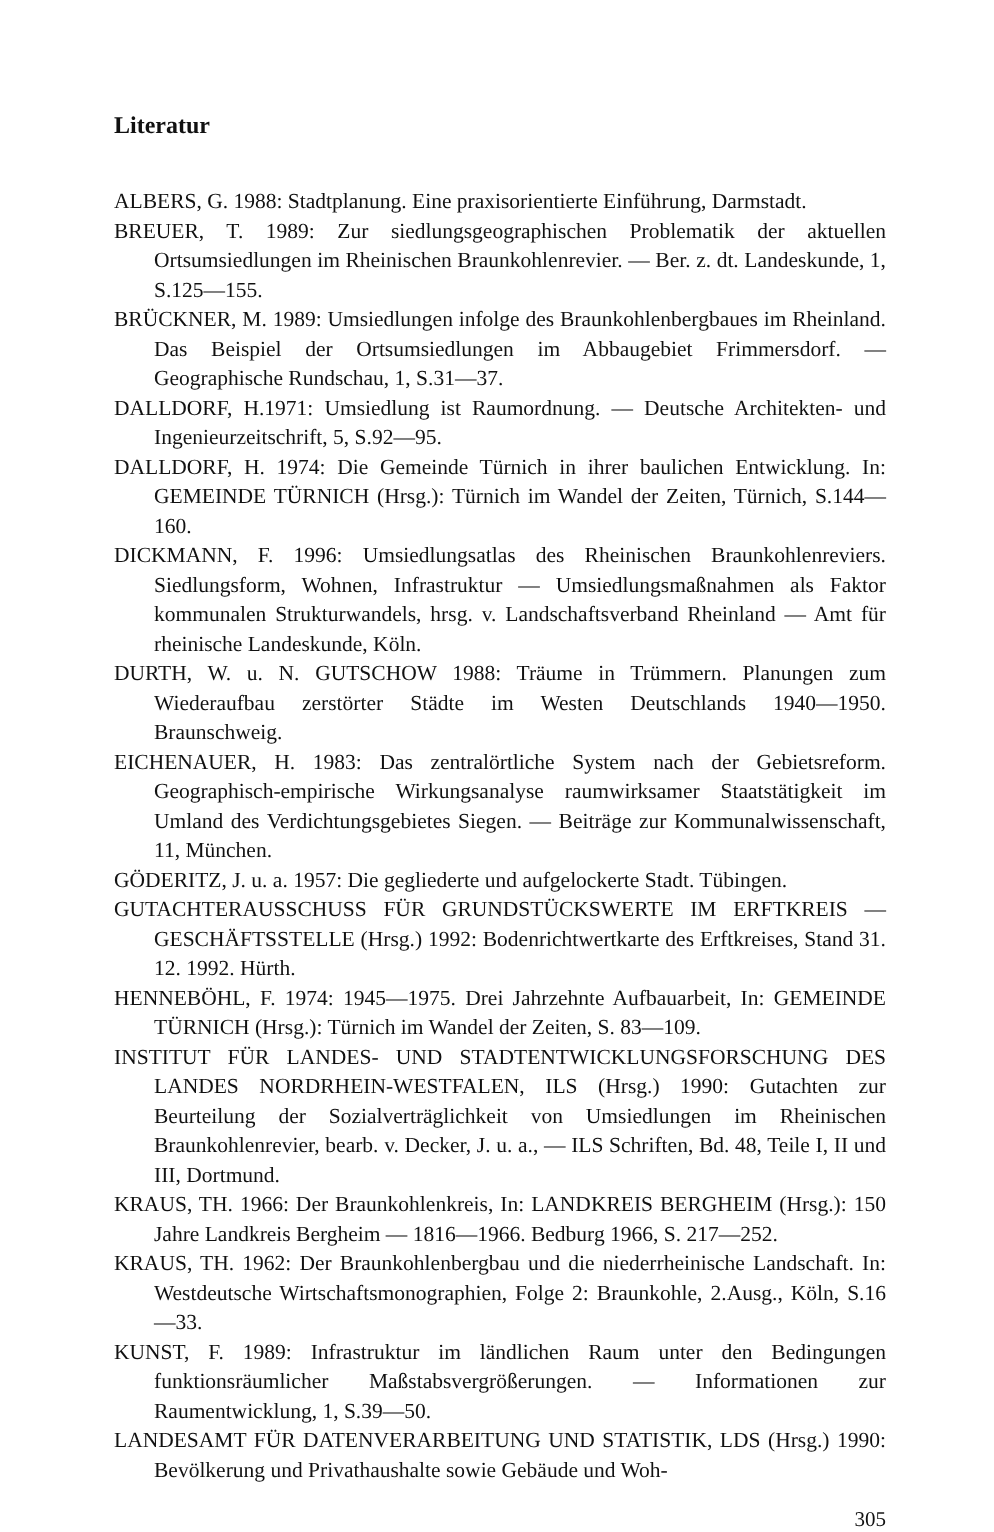Literatur
ALBERS, G. 1988: Stadtplanung. Eine praxisorientierte Einführung, Darmstadt.
BREUER, T. 1989: Zur siedlungsgeographischen Problematik der aktuellen Ortsumsiedlungen im Rheinischen Braunkohlenrevier. — Ber. z. dt. Landeskunde, 1, S.125—155.
BRÜCKNER, M. 1989: Umsiedlungen infolge des Braunkohlenbergbaues im Rheinland. Das Beispiel der Ortsumsiedlungen im Abbaugebiet Frimmersdorf. — Geographische Rundschau, 1, S.31—37.
DALLDORF, H.1971: Umsiedlung ist Raumordnung. — Deutsche Architekten- und Ingenieurzeitschrift, 5, S.92—95.
DALLDORF, H. 1974: Die Gemeinde Türnich in ihrer baulichen Entwicklung. In: GEMEINDE TÜRNICH (Hrsg.): Türnich im Wandel der Zeiten, Türnich, S.144—160.
DICKMANN, F. 1996: Umsiedlungsatlas des Rheinischen Braunkohlenreviers. Siedlungsform, Wohnen, Infrastruktur — Umsiedlungsmaßnahmen als Faktor kommunalen Strukturwandels, hrsg. v. Landschaftsverband Rheinland — Amt für rheinische Landeskunde, Köln.
DURTH, W. u. N. GUTSCHOW 1988: Träume in Trümmern. Planungen zum Wiederaufbau zerstörter Städte im Westen Deutschlands 1940—1950. Braunschweig.
EICHENAUER, H. 1983: Das zentralörtliche System nach der Gebietsreform. Geographisch-empirische Wirkungsanalyse raumwirksamer Staatstätigkeit im Umland des Verdichtungsgebietes Siegen. — Beiträge zur Kommunalwissenschaft, 11, München.
GÖDERITZ, J. u. a. 1957: Die gegliederte und aufgelockerte Stadt. Tübingen.
GUTACHTERAUSSCHUSS FÜR GRUNDSTÜCKSWERTE IM ERFTKREIS — GESCHÄFTSSTELLE (Hrsg.) 1992: Bodenrichtwertkarte des Erftkreises, Stand 31. 12. 1992. Hürth.
HENNEBÖHL, F. 1974: 1945—1975. Drei Jahrzehnte Aufbauarbeit, In: GEMEINDE TÜRNICH (Hrsg.): Türnich im Wandel der Zeiten, S. 83—109.
INSTITUT FÜR LANDES- UND STADTENTWICKLUNGSFORSCHUNG DES LANDES NORDRHEIN-WESTFALEN, ILS (Hrsg.) 1990: Gutachten zur Beurteilung der Sozialverträglichkeit von Umsiedlungen im Rheinischen Braunkohlenrevier, bearb. v. Decker, J. u. a., — ILS Schriften, Bd. 48, Teile I, II und III, Dortmund.
KRAUS, TH. 1966: Der Braunkohlenkreis, In: LANDKREIS BERGHEIM (Hrsg.): 150 Jahre Landkreis Bergheim — 1816—1966. Bedburg 1966, S. 217—252.
KRAUS, TH. 1962: Der Braunkohlenbergbau und die niederrheinische Landschaft. In: Westdeutsche Wirtschaftsmonographien, Folge 2: Braunkohle, 2.Ausg., Köln, S.16—33.
KUNST, F. 1989: Infrastruktur im ländlichen Raum unter den Bedingungen funktionsräumlicher Maßstabsvergrößerungen. — Informationen zur Raumentwicklung, 1, S.39—50.
LANDESAMT FÜR DATENVERARBEITUNG UND STATISTIK, LDS (Hrsg.) 1990: Bevölkerung und Privathaushalte sowie Gebäude und Woh-
305